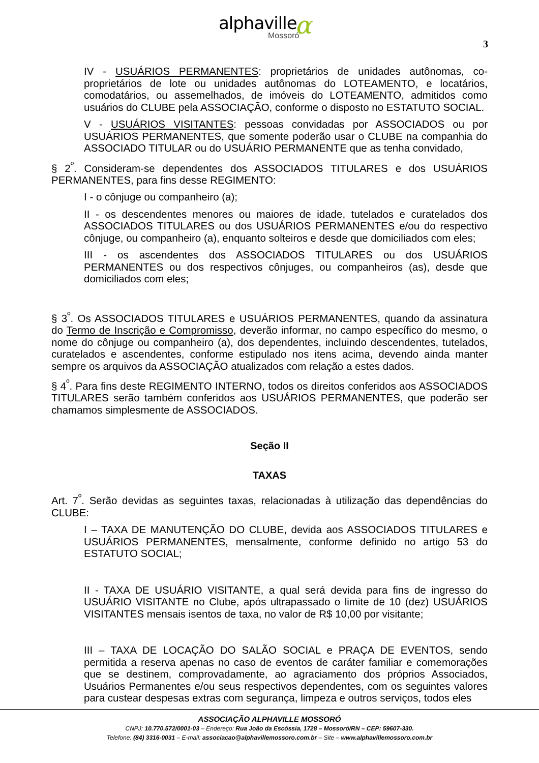α
alphaville
Mossoró
3
IV - USUÁRIOS PERMANENTES: proprietários de unidades autônomas, co-proprietários de lote ou unidades autônomas do LOTEAMENTO, e locatários, comodatários, ou assemelhados, de imóveis do LOTEAMENTO, admitidos como usuários do CLUBE pela ASSOCIAÇÃO, conforme o disposto no ESTATUTO SOCIAL.
V - USUÁRIOS VISITANTES: pessoas convidadas por ASSOCIADOS ou por USUÁRIOS PERMANENTES, que somente poderão usar o CLUBE na companhia do ASSOCIADO TITULAR ou do USUÁRIO PERMANENTE que as tenha convidado,
§ 2<sup>º</sup>. Consideram-se dependentes dos ASSOCIADOS TITULARES e dos USUÁRIOS PERMANENTES, para fins desse REGIMENTO:
I - o cônjuge ou companheiro (a);
II - os descendentes menores ou maiores de idade, tutelados e curatelados dos ASSOCIADOS TITULARES ou dos USUÁRIOS PERMANENTES e/ou do respectivo cônjuge, ou companheiro (a), enquanto solteiros e desde que domiciliados com eles;
III - os ascendentes dos ASSOCIADOS TITULARES ou dos USUÁRIOS PERMANENTES ou dos respectivos cônjuges, ou companheiros (as), desde que domiciliados com eles;
§ 3<sup>º</sup>. Os ASSOCIADOS TITULARES e USUÁRIOS PERMANENTES, quando da assinatura do Termo de Inscrição e Compromisso, deverão informar, no campo específico do mesmo, o nome do cônjuge ou companheiro (a), dos dependentes, incluindo descendentes, tutelados, curatelados e ascendentes, conforme estipulado nos itens acima, devendo ainda manter sempre os arquivos da ASSOCIAÇÃO atualizados com relação a estes dados.
§ 4<sup>º</sup>. Para fins deste REGIMENTO INTERNO, todos os direitos conferidos aos ASSOCIADOS TITULARES serão também conferidos aos USUÁRIOS PERMANENTES, que poderão ser chamamos simplesmente de ASSOCIADOS.
Seção II
TAXAS
Art. 7<sup>º</sup>. Serão devidas as seguintes taxas, relacionadas à utilização das dependências do CLUBE:
I – TAXA DE MANUTENÇÃO DO CLUBE, devida aos ASSOCIADOS TITULARES e USUÁRIOS PERMANENTES, mensalmente, conforme definido no artigo 53 do ESTATUTO SOCIAL;
II - TAXA DE USUÁRIO VISITANTE, a qual será devida para fins de ingresso do USUÁRIO VISITANTE no Clube, após ultrapassado o limite de 10 (dez) USUÁRIOS VISITANTES mensais isentos de taxa, no valor de R$ 10,00 por visitante;
III – TAXA DE LOCAÇÃO DO SALÃO SOCIAL e PRAÇA DE EVENTOS, sendo permitida a reserva apenas no caso de eventos de caráter familiar e comemorações que se destinem, comprovadamente, ao agraciamento dos próprios Associados, Usuários Permanentes e/ou seus respectivos dependentes, com os seguintes valores para custear despesas extras com segurança, limpeza e outros serviços, todos eles
ASSOCIAÇÃO ALPHAVILLE MOSSORÓ
CNPJ: 10.770.572/0001-03 – Endereço: Rua João da Escóssia, 1728 – Mossoró/RN – CEP: 59607-330.
Telefone: (84) 3316-0031 – E-mail: associacao@alphavillemossoro.com.br – Site – www.alphavillemossoro.com.br